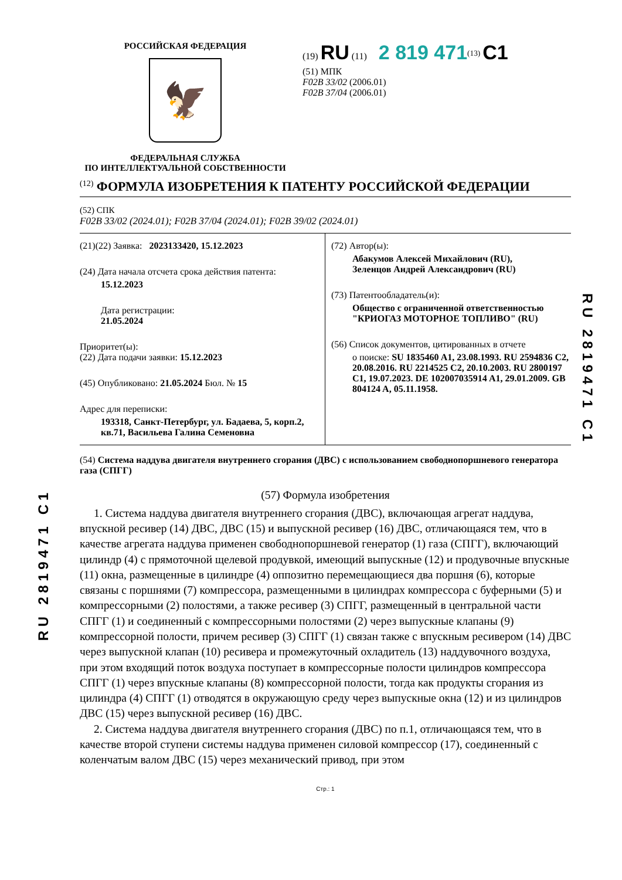R U 2 8 1 9 4 7 1 C 1
R U 2 8 1 9 4 7 1 C 1
РОССИЙСКАЯ ФЕДЕРАЦИЯ
🦅
ФЕДЕРАЛЬНАЯ СЛУЖБА
ПО ИНТЕЛЛЕКТУАЛЬНОЙ СОБСТВЕННОСТИ
(19) RU (11) 2 819 471<sup>(13)</sup> C1
(51) МПК
F02B 33/02 (2006.01)
F02B 37/04 (2006.01)
<sup>(12)</sup> ФОРМУЛА ИЗОБРЕТЕНИЯ К ПАТЕНТУ РОССИЙСКОЙ ФЕДЕРАЦИИ
(52) СПК
F02B 33/02 (2024.01); F02B 37/04 (2024.01); F02B 39/02 (2024.01)
(21)(22) Заявка: 2023133420, 15.12.2023
(24) Дата начала отсчета срока действия патента:
15.12.2023
Дата регистрации:
21.05.2024
Приоритет(ы):
(22) Дата подачи заявки: 15.12.2023
(45) Опубликовано: 21.05.2024 Бюл. № 15
Адрес для переписки:
193318, Санкт-Петербург, ул. Бадаева, 5, корп.2, кв.71, Васильева Галина Семеновна
(72) Автор(ы):
Абакумов Алексей Михайлович (RU),
Зеленцов Андрей Александрович (RU)
(73) Патентообладатель(и):
Общество с ограниченной ответственностью "КРИОГАЗ МОТОРНОЕ ТОПЛИВО" (RU)
(56) Список документов, цитированных в отчете
о поиске: SU 1835460 A1, 23.08.1993. RU 2594836 C2, 20.08.2016. RU 2214525 C2, 20.10.2003. RU 2800197 C1, 19.07.2023. DE 102007035914 A1, 29.01.2009. GB 804124 A, 05.11.1958.
(54) Система наддува двигателя внутреннего сгорания (ДВС) с использованием свободнопоршневого генератора газа (СПГГ)
(57) Формула изобретения
1. Система наддува двигателя внутреннего сгорания (ДВС), включающая агрегат наддува, впускной ресивер (14) ДВС, ДВС (15) и выпускной ресивер (16) ДВС, отличающаяся тем, что в качестве агрегата наддува применен свободнопоршневой генератор (1) газа (СПГГ), включающий цилиндр (4) с прямоточной щелевой продувкой, имеющий выпускные (12) и продувочные впускные (11) окна, размещенные в цилиндре (4) оппозитно перемещающиеся два поршня (6), которые связаны с поршнями (7) компрессора, размещенными в цилиндрах компрессора с буферными (5) и компрессорными (2) полостями, а также ресивер (3) СПГГ, размещенный в центральной части СПГГ (1) и соединенный с компрессорными полостями (2) через выпускные клапаны (9) компрессорной полости, причем ресивер (3) СПГГ (1) связан также с впускным ресивером (14) ДВС через выпускной клапан (10) ресивера и промежуточный охладитель (13) наддувочного воздуха, при этом входящий поток воздуха поступает в компрессорные полости цилиндров компрессора СПГГ (1) через впускные клапаны (8) компрессорной полости, тогда как продукты сгорания из цилиндра (4) СПГГ (1) отводятся в окружающую среду через выпускные окна (12) и из цилиндров ДВС (15) через выпускной ресивер (16) ДВС.
2. Система наддува двигателя внутреннего сгорания (ДВС) по п.1, отличающаяся тем, что в качестве второй ступени системы наддува применен силовой компрессор (17), соединенный с коленчатым валом ДВС (15) через механический привод, при этом
Стр.: 1